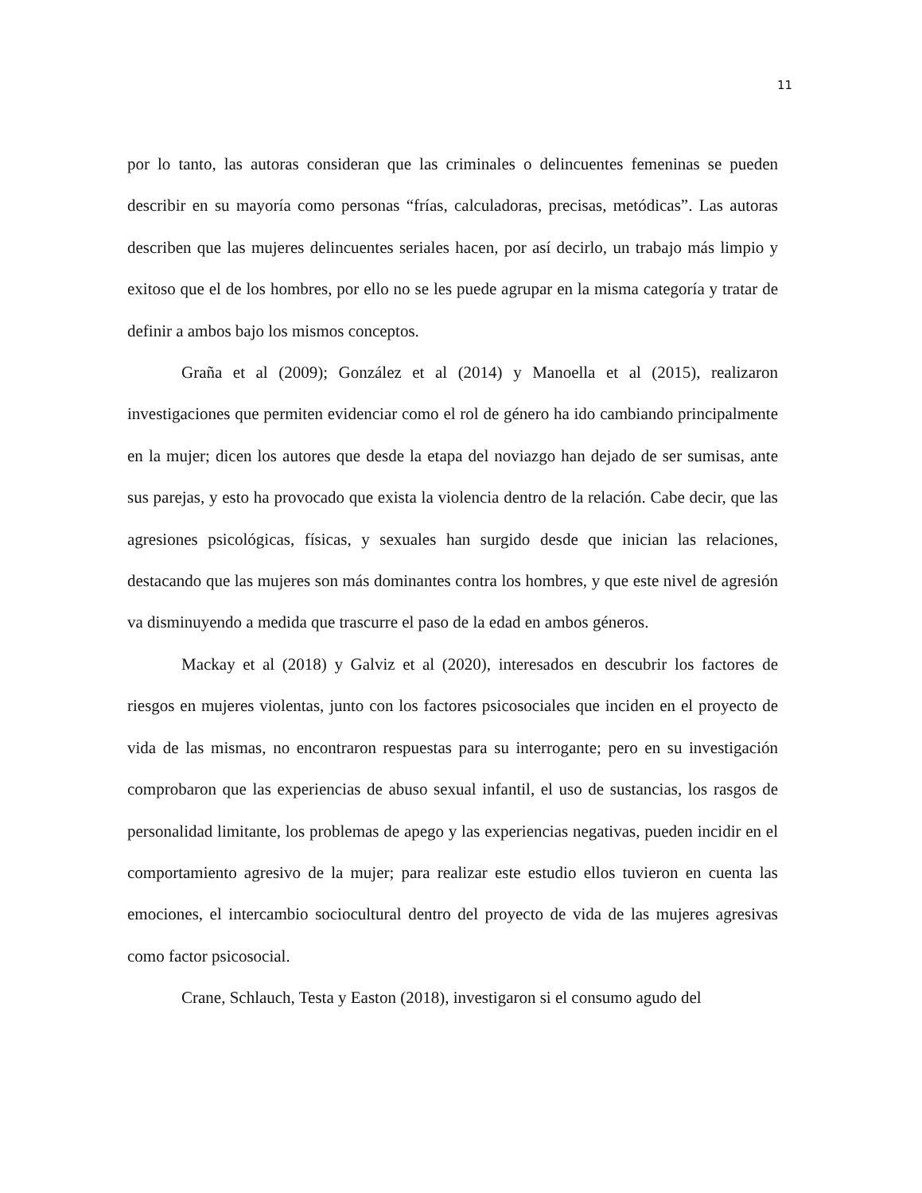11
por lo tanto, las autoras consideran que las criminales o delincuentes femeninas se pueden describir en su mayoría como personas “frías, calculadoras, precisas, metódicas”. Las autoras describen que las mujeres delincuentes seriales hacen, por así decirlo, un trabajo más limpio y exitoso que el de los hombres, por ello no se les puede agrupar en la misma categoría y tratar de definir a ambos bajo los mismos conceptos.
Graña et al (2009); González et al (2014) y Manoella et al (2015), realizaron investigaciones que permiten evidenciar como el rol de género ha ido cambiando principalmente en la mujer; dicen los autores que desde la etapa del noviazgo han dejado de ser sumisas, ante sus parejas, y esto ha provocado que exista la violencia dentro de la relación. Cabe decir, que las agresiones psicológicas, físicas, y sexuales han surgido desde que inician las relaciones, destacando que las mujeres son más dominantes contra los hombres, y que este nivel de agresión va disminuyendo a medida que trascurre el paso de la edad en ambos géneros.
Mackay et al (2018) y Galviz et al (2020), interesados en descubrir los factores de riesgos en mujeres violentas, junto con los factores psicosociales que inciden en el proyecto de vida de las mismas, no encontraron respuestas para su interrogante; pero en su investigación comprobaron que las experiencias de abuso sexual infantil, el uso de sustancias, los rasgos de personalidad limitante, los problemas de apego y las experiencias negativas, pueden incidir en el comportamiento agresivo de la mujer; para realizar este estudio ellos tuvieron en cuenta las emociones, el intercambio sociocultural dentro del proyecto de vida de las mujeres agresivas como factor psicosocial.
Crane, Schlauch, Testa y Easton (2018), investigaron si el consumo agudo del